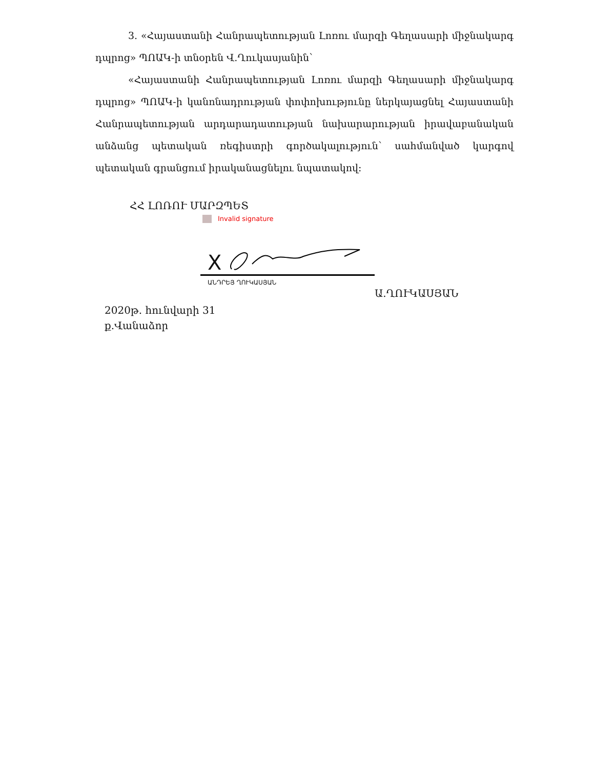3. «Հայաստանի Հանրապետության Լոռու մարզի Գեղասարի միջնակարգ դպրոց» ՊՈԱԿ-ի տնօրեն Վ.Ղուկասյանին՝
«Հայաստանի Հանրապետության Լոռու մարզի Գեղասարի միջնակարգ դպրոց» ՊՈԱԿ-ի կանոնադրության փոփոխությունը ներկայացնել Հայաստանի Հանրապետության արդարադատության նախարարության իրավաբանական անձանց պետական ռեգիստրի գործակալություն՝ սահմանված կարգով պետական գրանցում իրականացնելու նպատակով:
ՀՀ ԼՈՌՈՒ ՄԱՐԶՊԵՏ
Invalid signature
X
ԱՆԴՐԵՅ ՂՈՒԿԱՍՅԱՆ
Ա.ՂՈՒԿԱՍՅԱՆ
2020թ. հունվարի 31
ք.Վանաձոր